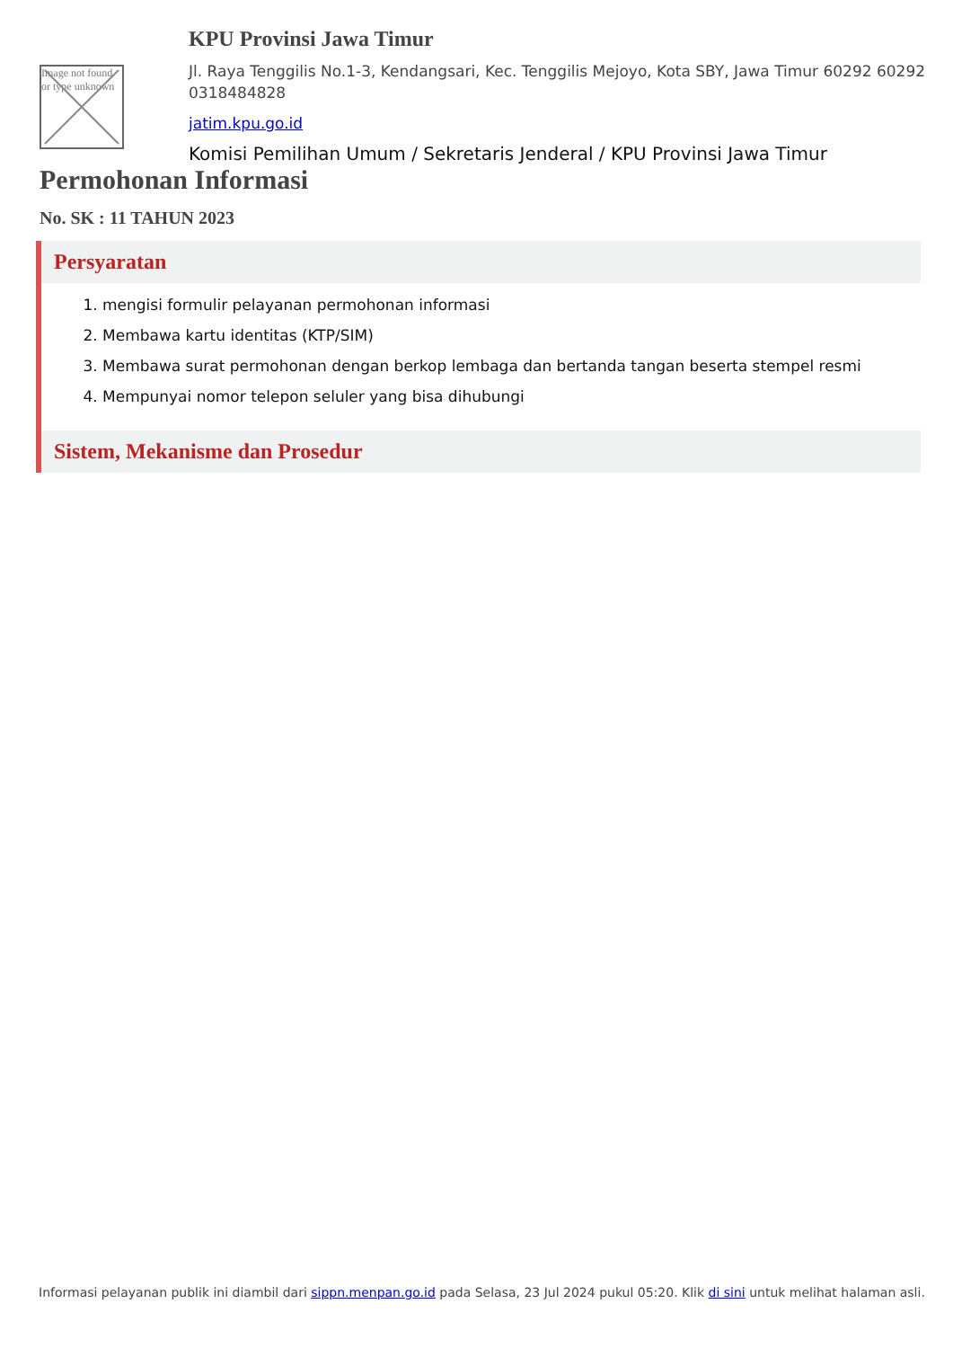Image not found or type unknown
KPU Provinsi Jawa Timur
Jl. Raya Tenggilis No.1-3, Kendangsari, Kec. Tenggilis Mejoyo, Kota SBY, Jawa Timur 60292 60292 0318484828
jatim.kpu.go.id
Komisi Pemilihan Umum / Sekretaris Jenderal / KPU Provinsi Jawa Timur
Permohonan Informasi
No. SK : 11 TAHUN 2023
Persyaratan
1. mengisi formulir pelayanan permohonan informasi
2. Membawa kartu identitas (KTP/SIM)
3. Membawa surat permohonan dengan berkop lembaga dan bertanda tangan beserta stempel resmi
4. Mempunyai nomor telepon seluler yang bisa dihubungi
Sistem, Mekanisme dan Prosedur
Informasi pelayanan publik ini diambil dari sippn.menpan.go.id pada Selasa, 23 Jul 2024 pukul 05:20. Klik di sini untuk melihat halaman asli.